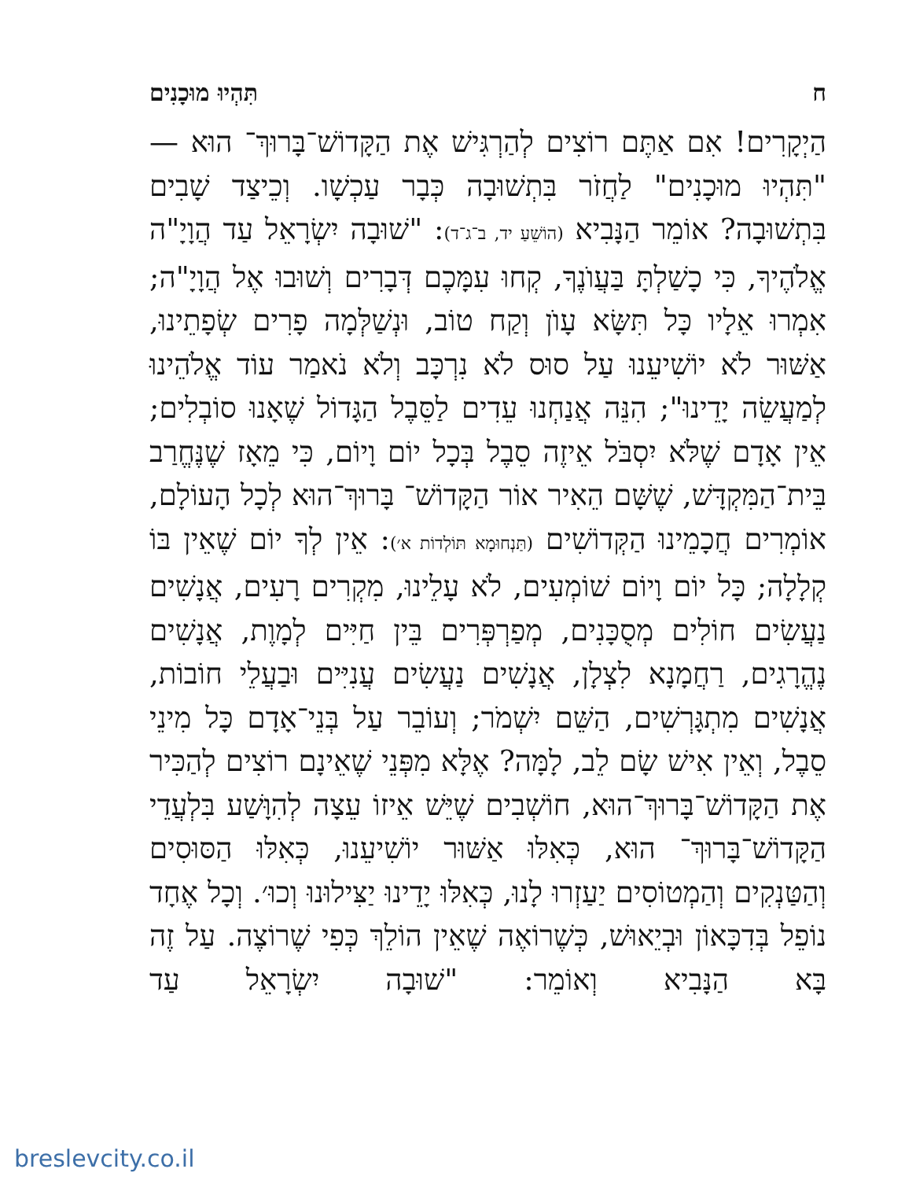ח תִּהְיוּ מוּכָנִים
הַיְקָרִים! אִם אַתֶּם רוֹצִים לְהַרְגִּישׁ אֶת הַקָּדוֹשׁ־בָּרוּךְ־ הוּא — "תִּהְיוּ מוּכָנִים" לַחֲזֹר בִּתְשׁוּבָה כְּבָר עַכְשָׁו. וְכֵיצַד שָׁבִים בִּתְשׁוּבָה? אוֹמֵר הַנָּבִיא (הוֹשֵׁעַ יד, ב־ג־ד): "שׁוּבָה יִשְׂרָאֵל עַד הֲוָיָ"ה אֱלֹהֶיךָ, כִּי כָשַׁלְתָּ בַּעֲוֺנֶךָ, קְחוּ עִמָּכֶם דְּבָרִים וְשׁוּבוּ אֶל הֲוָיָ"ה; אִמְרוּ אֵלָיו כָּל תִּשָּׂא עָוֺן וְקַח טוֹב, וּנְשַׁלְּמָה פָרִים שְׂפָתֵינוּ, אַשּׁוּר לֹא יוֹשִׁיעֵנוּ עַל סוּס לֹא נִרְכָּב וְלֹא נֹאמַר עוֹד אֱלֹהֵינוּ לְמַעֲשֵׂה יָדֵינוּ"; הִנֵּה אֲנַחְנוּ עֵדִים לַסֵּבֶל הַגָּדוֹל שֶׁאָנוּ סוֹבְלִים; אֵין אָדָם שֶׁלֹּא יִסְבֹּל אֵיזֶה סֵבֶל בְּכָל יוֹם וָיוֹם, כִּי מֵאָז שֶׁנֶּחֱרַב בֵּית־הַמִּקְדָּשׁ, שֶׁשָּׁם הֵאִיר אוֹר הַקָּדוֹשׁ־ בָּרוּךְ־הוּא לְכָל הָעוֹלָם, אוֹמְרִים חֲכָמֵינוּ הַקְּדוֹשִׁים (תַּנְחוּמָא תּוֹלְדוֹת א׳): אֵין לְךָ יוֹם שֶׁאֵין בּוֹ קְלָלָה; כָּל יוֹם וָיוֹם שׁוֹמְעִים, לֹא עָלֵינוּ, מִקְרִים רָעִים, אֲנָשִׁים נַעֲשִׂים חוֹלִים מְסֻכָּנִים, מְפַרְפְּרִים בֵּין חַיִּים לְמָוֶת, אֲנָשִׁים נֶהֱרָגִים, רַחֲמָנָא לִצְלָן, אֲנָשִׁים נַעֲשִׂים עֲנִיִּים וּבַעֲלֵי חוֹבוֹת, אֲנָשִׁים מִתְגָּרְשִׁים, הַשֵּׁם יִשְׁמֹר; וְעוֹבֵר עַל בְּנֵי־אָדָם כָּל מִינֵי סֵבֶל, וְאֵין אִישׁ שָׂם לֵב, לָמָּה? אֶלָּא מִפְּנֵי שֶׁאֵינָם רוֹצִים לְהַכִּיר אֶת הַקָּדוֹשׁ־בָּרוּךְ־הוּא, חוֹשְׁבִים שֶׁיֵּשׁ אֵיזוֹ עֵצָה לְהִוָּשַׁע בִּלְעֲדֵי הַקָּדוֹשׁ־בָּרוּךְ־ הוּא, כְּאִלּוּ אַשּׁוּר יוֹשִׁיעֵנוּ, כְּאִלּוּ הַסּוּסִים וְהַטַּנְקִים וְהַמְטוֹסִים יַעַזְרוּ לָנוּ, כְּאִלּוּ יָדֵינוּ יַצִּילוּנוּ וְכוּ׳. וְכָל אֶחָד נוֹפֵל בְּדִכָּאוֹן וּבְיֵאוּשׁ, כְּשֶׁרוֹאֶה שֶׁאֵין הוֹלֵךְ כְּפִי שֶׁרוֹצֶה. עַל זֶה בָּא הַנָּבִיא וְאוֹמֵר: "שׁוּבָה יִשְׂרָאֵל עַד
breslevcity.co.il